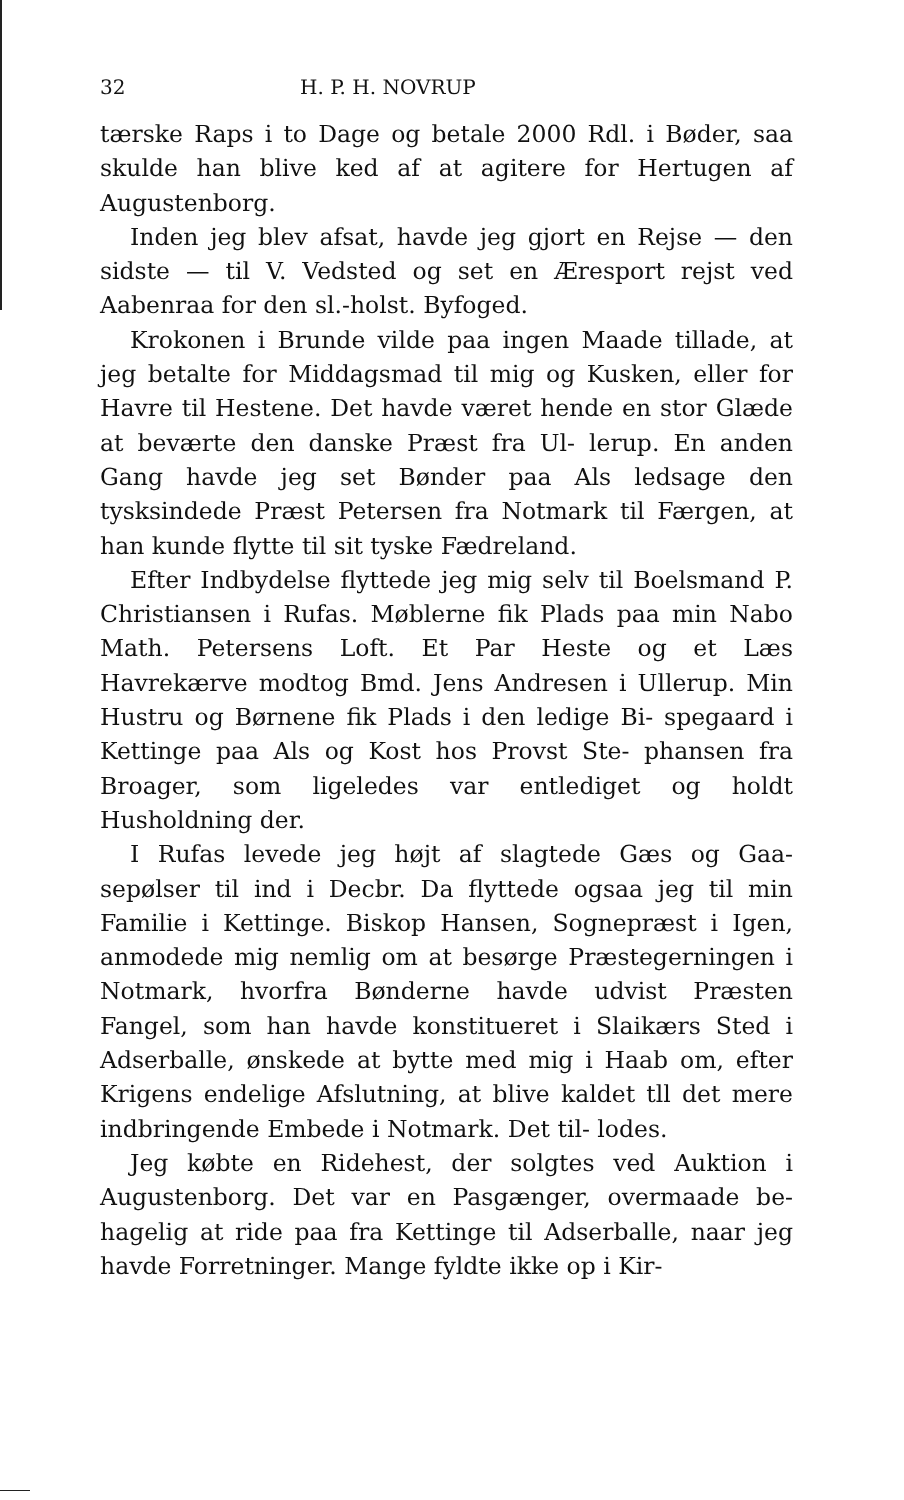32 H. P. H. NOVRUP
tærske Raps i to Dage og betale 2000 Rdl. i Bøder, saa skulde han blive ked af at agitere for Hertugen af Augustenborg.
Inden jeg blev afsat, havde jeg gjort en Rejse — den sidste — til V. Vedsted og set en Æresport rejst ved Aabenraa for den sl.-holst. Byfoged.
Krokonen i Brunde vilde paa ingen Maade tillade, at jeg betalte for Middagsmad til mig og Kusken, eller for Havre til Hestene. Det havde været hende en stor Glæde at beværte den danske Præst fra Ul- lerup. En anden Gang havde jeg set Bønder paa Als ledsage den tysksindede Præst Petersen fra Notmark til Færgen, at han kunde flytte til sit tyske Fædreland.
Efter Indbydelse flyttede jeg mig selv til Boelsmand P. Christiansen i Rufas. Møblerne fik Plads paa min Nabo Math. Petersens Loft. Et Par Heste og et Læs Havrekærve modtog Bmd. Jens Andresen i Ullerup. Min Hustru og Børnene fik Plads i den ledige Bi- spegaard i Kettinge paa Als og Kost hos Provst Ste- phansen fra Broager, som ligeledes var entlediget og holdt Husholdning der.
I Rufas levede jeg højt af slagtede Gæs og Gaa- sepølser til ind i Decbr. Da flyttede ogsaa jeg til min Familie i Kettinge. Biskop Hansen, Sognepræst i Igen, anmodede mig nemlig om at besørge Præstegerningen i Notmark, hvorfra Bønderne havde udvist Præsten Fangel, som han havde konstitueret i Slaikærs Sted i Adserballe, ønskede at bytte med mig i Haab om, efter Krigens endelige Afslutning, at blive kaldet tll det mere indbringende Embede i Notmark. Det til- lodes.
Jeg købte en Ridehest, der solgtes ved Auktion i Augustenborg. Det var en Pasgænger, overmaade be- hagelig at ride paa fra Kettinge til Adserballe, naar jeg havde Forretninger. Mange fyldte ikke op i Kir-